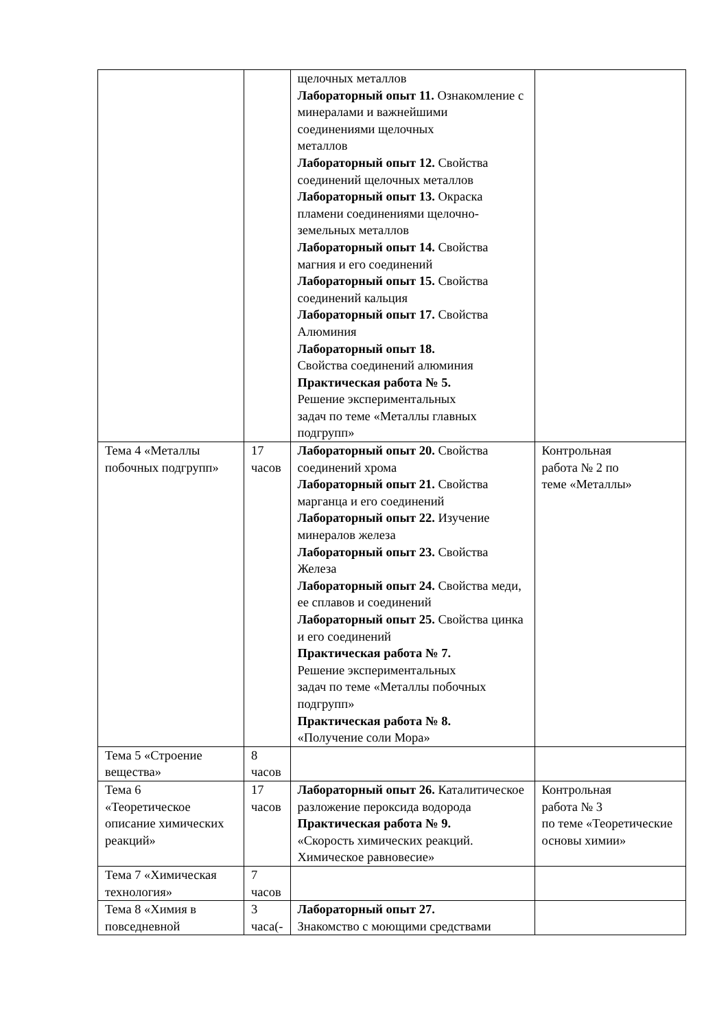| | | щелочных металлов Лабораторный опыт 11. Ознаком­ление с минералами и важнейшими соединениями щелочных металлов Лабораторный опыт 12. Свойства соединений щелочных металлов Лабораторный опыт 13. Окраска пламени соединениями щелочно­земельных металлов Лабораторный опыт 14. Свойства магния и его соединений Лабораторный опыт 15. Свойства соединений кальция Лабораторный опыт 17. Свойства Алюминия Лабораторный опыт 18. Свойства соединений алюминия Практическая работа № 5. Решение экспериментальных задач по теме «Металлы главных подгрупп» | |
| Тема 4 «Металлы побочных подгрупп» | 17 часов | Лабораторный опыт 20. Свойства соединений хрома Лабораторный опыт 21. Свойства марганца и его соединений Лабораторный опыт 22. Изучение минералов железа Лабораторный опыт 23. Свойства Железа Лабораторный опыт 24. Свойства меди, ее сплавов и соединений Лабораторный опыт 25. Свойства цинка и его соединений Практическая работа № 7. Решение экспериментальных задач по теме «Металлы побочных подгрупп» Практическая работа № 8. «Получение соли Мора» | Контрольная работа № 2 по теме «Металлы» |
| Тема 5 «Строение вещества» | 8 часов | | |
| Тема 6 «Теоретическое описание химических реакций» | 17 часов | Лабораторный опыт 26. Катали­тическое разложение пероксида водорода Практическая работа № 9. «Скорость химических реакций. Химическое равновесие» | Контрольная работа № 3 по теме «Теорети­ческие основы химии» |
| Тема 7 «Химическая технология» | 7 часов | | |
| Тема 8 «Химия в повседневной | 3 часа(- | Лабораторный опыт 27. Знакомство с моющими средствами | |